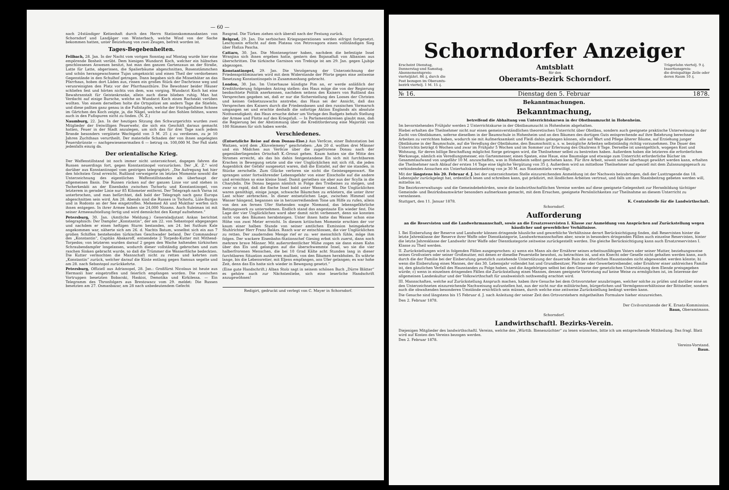— 60 —
nach 24stündiger Kettenhaft durch den Herrn Stationskommandanten von Schorndorf und Landjäger von Winterbach, welche Wind von der Sache bekommen hatten, unter Beiziehung von zwei Zeugen, befreit worden ist.
Tages-Begebenheiten.
Fellbach, 28. Jan. In der Nacht vom vorigen Sonntag auf Montag wurde hier eine empörende Bosheit verübt. Dem hiesigen Wundarzt Koch, welcher ein hübsches geschlossenes Anwesen besitzt, hat man den ganzen Gartenzaun an der Straße, Latte für Latte, abgerissen, die Spalierbäume abgeschnitten, Rosenstämmchen und schön herangewachsene Tujas umgeknickt und einen Theil der verdorbenen Gegenstände in den Schulhof getragen. Dann begaben sich die Missethäter an das Pfarrhaus, hoben dort Läden aus, rissen ein großes Stück der Dachrinne weg und verunreinigten den Platz vor der Pfarrhausthüre. Die Bewohner beider Häuser schliefen fest und hörten nichts von dem, was vorging. Wundarzt Koch hat eine Bewahranstalt für Geisteskranke, allein auch diese blieben ruhig. Man hat Verdacht auf einige Bursche, welche an Wundarzt Koch einen Racheakt verüben wollten. Von einem derselben holte die Ortspolizei am andern Tage die Stiefeln, und diese paßten ganz genau in die Fußstapfen, welche der frischgefallene Schnee im Gärtchen des Koch zeigte, ja, die Nägel, welche auf den Sohlen fehlten, waren auch in den Fußspuren nicht zu finden. (N. Z.)
Naumburg, 22. Jan. In der heutigen Sitzung des Schwurgerichts wurden zwei Mitglieder der freiwilligen Feuerwehr, die sich ein Geschäft daraus gemacht hatten, Feuer in der Stadt anzulegen, um sich das für drei Tage nach jedem Brande besonders vergütete Wachtgeld von 3 M. 25 ₰ zu verdienen, zu je 10 Jahren Zuchthaus verurtheilt. Der materielle Schaden der von ihnen angelegten Feuersbrünste — nachgewiesenermaßen 6 — betrug ca. 100,000 M. Der Fall steht jedenfalls einzig da.
Der orientalische Krieg.
Der Waffenstillstand ist noch immer nicht unterzeichnet, dagegen fahren die Russen neuerdings fort, gegen Konstantinopel vorzurücken. Der „K. Z.“ wird darüber aus Konstantinopel vom gestrigen telegraphirt: „Die Aufregung hat hier den höchsten Grad erreicht. Rußland verweigerte im letzten Momente sowohl die Unterzeichnung des eigentlichen Waffenstillstandes als überhaupt der allgemeinen Basis. Die Russen rücken auf der ganzen Linie vor und stehen in Tscherkesköi an der Eisenbahn zwischen Tschorlu und Konstantinopel, von letzterem in gerader Linie nur 85 Kilometer entfernt. Der Telegraph nach Varna ist unterbrochen, und man befürchtet, daß bald der Telegraph nach ganz Europa abgeschnitten sein wird. Am 28. Abends sind die Russen in Tschorlu, Lüle-Burgas und in Rodosto an der See eingetroffen. Mehemed Ali und Mukthar werfen sich ihnen entgegen. In ihrer Armee haben sie 24,000 Nizams. Auch Suleiman ist mit seiner Armeeaufstellung fertig und wird demnächst den Kampf aufnehmen.“
Petersburg, 30. Jan. (Amtliche Meldung.) Generaladjutant Ankas berichtet telegraphisch: Der Dampfer „Konstantin“, der am 22. von Sebastopol abgegangen und nachdem er einen heftigen Sturm bestanden, am 24. bei Suthum Kale angekommen war, näherte sich am 26. d. Nachts Batum, woselbst sich ein aus 7 großen Schiffen bestehendes türkisches Geschwader befand. Der Commandeur des „Konstantin“, Capitän Abakaroff, entsendete 2 Torpedo-Kutter mit Mithead-Torpedos; von letzteren wurden darauf 2 gegen den Wache haltenden türkischen Schraubendampfer losgelassen, wodurch dieser vollständig gebrochen und zum raschen Sinken gebracht wurde, so daß die Trümmer die Wasserfläche bedeckten. Die Kutter vermochten die Mannschaft nicht zu retten und kehrten zum „Konstantin“ zurück, welcher darauf die Küste entlang gegen Samsun segelte und am 28. nach Sebastopol zurückkehrte.
Petersburg, Offiziell aus Adrianopel, 28. Jan.: Großfürst Nicolaus ist heute aus Hermanli hier eingetroffen und feierlich empfangen worden. Die russischen Vortruppen besetzten Bobacski, Haskioi, Demotika und Kirkilessa. — Ein Telegramm des Thronfolgers aus Brestowacz vom 29. meldet: Die Russen besetzten am 27. Osmanbazar, am 28 nach unbedeutendem Gefecht
Rasgrad. Die Türken ziehen sich überall nach der Festung zurück.
Belgrad, 29. Jan. Die serbischen Kriegsoperationen werden eifrigst fortgesetzt. Leschyanin erfocht auf dem Plateau von Petrovagora einen vollständigen Sieg über Hafiza Pascha.
Cattaro, 30. Jan. Die Montenegriner haben, nachdem die befestigte Insel Wranjina sich ihnen ergeben hatte, gestern den Bojanafluß von Albanien aus überschritten. Die türkische Garnison von Trebinje ist am 29. Jan. gegen Ljubije abgezogen.
Konstantinopel, 29. Jan. Die Verzögerung der Unterzeichnung der Friedenspräliminarien wird mit dem Widerstande der Pforte gegen eine zeitweise Besetzung Konstantinopels in Zusammenhang gebracht.
London, 30. Jan. Im Unterhause kündigte Pim an, er werde anläßlich der Kreditforderung folgenden Antrag stellen: das Haus möge die von der Regierung beobachtete Politik anerkennen, nachdem seitens des Kaisers von Rußland das Versprechen gegeben sei, daß er nur die Sicherstellung des Looses der Christen und keinen Gebietszuwachs anstrebe; das Haus sei der Ansicht, daß das Versprechen des Kaisers durch die Friedensbasen und den russischen Vormarsch umgangen sei und erachte deshalb die sofortige Aktion Englands als absolute Nothwendigkeit; das Haus ersuche daher um Vorlage des Budgets behufs Stellung der Armee und Flotte auf den Kriegsfuß. — In Parlamentskreisen glaubt man, daß die Regierung bei der Abstimmung über die Kreditforderung eine Majorität von 100 Stimmen für sich haben werde.
Verschiedenes.
(Entsetzliche Reise auf dem Donau-Eise.) Aus Verőcze, einer Bahnstation bei Waitzen, wird dem „Közvelemeny“ geschrieben: „Am 20 d. wollten drei Männer und ein Mädchen aus Verőcze über die zugefrorene Donau nach der gegenüberliegenden Ortschaft K.-Oroszi gehen. Kaum hatten sie die Mitte des Stromes erreicht, als das bis dahin festgestandene Eis sich mit furchtbarem Krachen in Bewegung setzte und die vier Unglücklichen mit sich riß, die jeden Augenblick der Gefahr ausgesetzt waren, daß die Eistafel, auf der sie standen, in Stücke zerschelle. Zum Glücke verloren sie nicht die Geistesgegenwart. Sie sprangen unter fortwährender Lebensgefahr von einer Eisscholle auf die andere und erreichten so eine kleine Insel. Damit geriethen sie aber aus der Scylla in die Charybdis. Die Donau begann nämlich in Folge des Treibeises zu steigen, und zwar so rapid, daß die flache Insel bald unter Wasser stand. Die Unglücklichen waren genöthigt, einige junge, schwache Bäumchen zu erkletern, die unter ihrer Last schier zerbrachen. In dieser entsetzlichen Lage, zwischen Himmel und Wasser hängend, begannen sie in herzzerreißendem Tone um Hilfe zu rufen, allein von den am fernen Ufer Stehenden wagte Niemand, das lebensgefährliche Rettungswerk zu unternehmen. Endlich stand das angestaute Eis wieder fest. Die Lage der vier Unglücklichen ward aber damit nicht verbessert, denn sie konnten nicht von den Bäumen herabsteigen. Unter ihnen hatte das Wasser schon eine Höhe von zwei Meter erreicht. In diesem kritischen Momente erschien der vor kaum einer halben Stunde von seiner amtlichen Exmission heimgekehrte Stuhlrichter Herr Franz Balázs. Rasch war er entschlossen, die vier Unglücklichen zu retten. Der zaudernden Menge rief er zu: wer menschlich fühle, möge ihm folgen. Der wackere Eisenbahn-Stationschef Giesing erbot sich zuerst, dann noch mehrere brave Männer. Mit außerordentlicher Mühe zogen sie dann einen Kahn über das Eis und gelangten auf die überschwemmte Insel, wo sie die vier halberfrorenen Menschen, die bei 10 Grad Kälte acht Stunden lang in dieser furchtbaren Situation ausharren mußten, von den Bäumen herabholen. Es währte lange, bis die Lebensretter, mit Eljens empfangen, ans Ufer gelangen; es war hohe Zeit, denn das Eis hatte sich wieder in Bewegung gesetzt.“
(Eine gute Handschrift.) Alban Stolz sagt in seinem schönen Buch „Dürre Blätter“ es gehöre auch zur Nächstenliebe, sich eine leserliche Handschrift anzugewöhnen!
Redigirt, gedruckt und verlegt von C. Mayer in Schorndorf.
Schorndorfer Anzeiger
Erscheint Dienstag,
Donnerstag und Samstag.
Abonnementspreis:
vierteljährl. 86 ₰, durch die
Post bezogen im Oberamts-
bezirk viertelj. 1 M. 15 ₰.
Amtsblatt
für den
Oberamts-Bezirk Schorndorf.
Trägerlohn viertelj. 9 ₰.
Insertionspreis:
die dreispaltige Zeile oder
deren Raum 10 ₰.
№ 16. Dienstag den 5. Februar 1878.
Bekanntmachungen.
Bekanntmachung,
betreffend die Abhaltung von Unterrichtskursen in der Obstbaumzucht in Hohenheim.
Im bevorstehenden Frühjahr werden 2 Unterrichtskurse in der Obstbaumzucht in Hohenheim abgehalten.
Hiebei erhalten die Theilnehmer nicht nur einen gemeinverständlichen theoretischen Unterricht über Obstbau, sondern auch geeignete praktische Unterweisung in der Zucht von Obstbäumen, soferne dieselben in der Baumschule in Hohenheim und an den Bäumen des dortigen Guts entsprechende auf ihre Belehrung berechnete Arbeiten zu verrichten haben, wodurch sie mit Aufmerksamkeit und Fleiß dahin gelangen können, alle auf Wart und Pflege älterer Bäume, auf Erziehung junger Obstbäume in der Baumschule, auf die Veredlung der Obstbäume, den Baumschnitt u. s. w. bezügliche Arbeiten selbstständig richtig vorzunehmen. Die Dauer des Unterrichts beträgt 6 Wochen und zwar im Frühjahr 5 Wochen und im Sommer zur Erlernung des Okulirens 8 Tage. Derselbe ist unentgeltlich, wogegen Kost und Wohnung, für deren billige Beschaffung möglichst Sorge getragen wird, die Theilnehmer selbst zu bestreiten haben. Außerdem haben die letzteren die erforderlichen Werkzeuge, nämlich ein Veredlungsmesser, ein Gartenmesser, einen Spaten, eine Haue, eine Baumsäge und etwaige zum Unterricht erforderliche Bücher im Gesammtaufwand von ungefähr 10 M. anzuschaffen, was in Hohenheim selbst geschehen kann. Für ihre Arbeit, soweit solche überhaupt gewährt werden kann, erhalten die Theilnehmer nach Ablauf der ersten 14 Tage eine tägliche Vergütung von 35 ₰. Außerdem wird an mittellose Theilnehmer auf speziell mit dem Zulassungsgesuch zu verbindendes Ansuchen ein Unterhaltskostenbeitrag von je 30 M. aus Staatsmitteln verwilligt.
Mit der längstens bis 20. Februar d. J. bei der unterzeichneten Stelle einzureichenden Anmeldung ist der Nachweis beizubringen, daß der Lusttragende das 18. Lebensjahr zurückgelegt hat, ordentlich lesen und schreiben kann, gut prädizirt, mit ländlichen Arbeiten vertraut, und falls um den Staatsbeitrag gebeten werden will, mittellos ist.
Die Bezirksverwaltungs- und die Gemeindebehörden, sowie die landwirthschaftlichen Vereine werden auf diese geeignete Gelegenheit zur Heranbildung tüchtiger Gemeinde- und Bezirksbaumwärter besonders aufmerksam gemacht, mit dem Ersuchen, geeignete Persönlichkeiten zur Theilnahme an diesem Unterricht zu veranlassen.
Stuttgart, den 11. Januar 1878. K. Centralstelle für die Landwirthschaft.
Schorndorf.
Aufforderung
an die Reservisten und die Landwehrmannschaft, sowie an die Ersatzreservisten I. Klasse zur Anmeldung von Ansprüchen auf Zurückstellung wegen häuslicher und gewerblicher Verhältnisse.
I. Bei Einberufung der Reserve und Landwehr können dringende häusliche und gewerbliche Verhältnisse derart Berücksichtigung finden, daß Reservisten hinter die letzte Jahresklasse der Reserve ihrer Waffe oder Dienstkategorie, Landwehrmannschaften aber, sowie in besonders dringenden Fällen auch einzelne Reservisten, hinter die letzte Jahresklasse der Landwehr ihrer Waffe oder Dienstkategorie zeitweise zurückgestellt werden. Die gleiche Berücksichtigung kann auch Ersatzreservisten I. Klasse zu Theil werden.
II. Zurückstellungen wird in folgenden Fällen ausgesprochen: a) wenn ein Mann als der Ernährer seines arbeitsunfähigen Vaters oder seiner Mutter, beziehungsweise seines Großvaters oder seiner Großmutter, mit denen er dieselbe Feuerstelle bewohnt, zu betrachten ist, und ein Knecht oder Geselle nicht gehalten werden kann, auch durch die der Familie bei der Einberufung gesetzlich zustehende Unterstützung der dauernde Ruin des elterlichen Hausstandes nicht abgewendet werden könnte; b) wenn die Einberufung eines Mannes, der das 30. Lebensjahr vollendet hat und Grundbesitzer, Pächter oder Gewerbetreibender, oder Ernährer einer zahlreichen Familie ist, den gänzlichen Verfall des Hausstandes zu Folge haben, und die Angehörigen selbst bei dem Genusse der gesetzlichen Unterstützung dem Elende preisgegeben würde; c) wenn in einzelnen dringenden Fällen die Zurückstellung eines Mannes, dessen geeignete Vertretung auf keine Weise zu ermöglichen ist, im Interesse der allgemeinen Landeskultur und der Volkswirthschaft für unabweislich nothwendig erachtet wird.
III. Mannschaften, welche auf Zurückstellung Anspruch machen, haben ihre Gesuche bei dem Ortsvorsteher anzubringen, welcher solche zu prüfen und darüber eine an den Unterzeichneten einzureichende Nachweisung aufzustellen hat, aus der nicht nur die militärischen, bürgerlichen und Vermögensverhältnisse der Bittsteller, sondern auch die obwaltenden besonderen Umstände ersichtlich sein müssen, durch welche eine zeitweise Zurückstellung bedingt werden kann.
Die Gesuche sind längstens bis 15 Februar d. J. nach Anleitung der seiner Zeit den Ortsvorstehern mitgetheilten Formulare hieher einzureichen.
Den 2. Februar 1878.
Der Civilvorsitzende der K. Ersatz-Kommission.
Baun, Oberamtmann.
Schorndorf.
Landwirthschaftl. Bezirks-Verein.
Diejenigen Mitglieder des landwirthschaftl. Vereins, welche den „Württb. Bienenzüchter“ zu lesen wünschen, bitte ich um entsprechende Mittheilung. Das fragl. Blatt wird auf Kosten des Vereins bezogen werden.
Den 2. Februar 1878.
Vereins-Vorstand.
Baun.